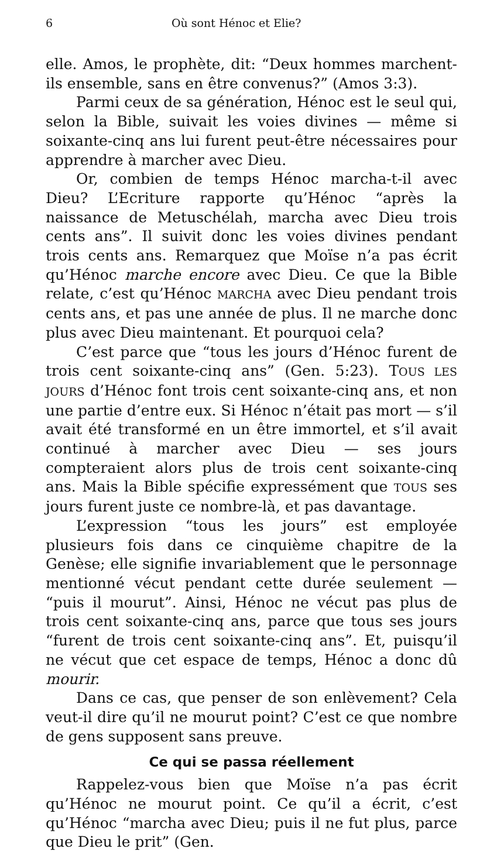6 Où sont Hénoc et Elie?
elle. Amos, le prophète, dit: “Deux hommes marchent-ils ensemble, sans en être convenus?” (Amos 3:3).
Parmi ceux de sa génération, Hénoc est le seul qui, selon la Bible, suivait les voies divines — même si soixante-cinq ans lui furent peut-être nécessaires pour apprendre à marcher avec Dieu.
Or, combien de temps Hénoc marcha-t-il avec Dieu? L’Ecriture rapporte qu’Hénoc “après la naissance de Metuschélah, marcha avec Dieu trois cents ans”. Il suivit donc les voies divines pendant trois cents ans. Remarquez que Moïse n’a pas écrit qu’Hénoc marche encore avec Dieu. Ce que la Bible relate, c’est qu’Hénoc MARCHA avec Dieu pendant trois cents ans, et pas une année de plus. Il ne marche donc plus avec Dieu maintenant. Et pourquoi cela?
C’est parce que “tous les jours d’Hénoc furent de trois cent soixante-cinq ans” (Gen. 5:23). TOUS LES JOURS d’Hénoc font trois cent soixante-cinq ans, et non une partie d’entre eux. Si Hénoc n’était pas mort — s’il avait été transformé en un être immortel, et s’il avait continué à marcher avec Dieu — ses jours compteraient alors plus de trois cent soixante-cinq ans. Mais la Bible spécifie expressément que TOUS ses jours furent juste ce nombre-là, et pas davantage.
L’expression “tous les jours” est employée plusieurs fois dans ce cinquième chapitre de la Genèse; elle signifie invariablement que le personnage mentionné vécut pendant cette durée seulement — “puis il mourut”. Ainsi, Hénoc ne vécut pas plus de trois cent soixante-cinq ans, parce que tous ses jours “furent de trois cent soixante-cinq ans”. Et, puisqu’il ne vécut que cet espace de temps, Hénoc a donc dû mourir.
Dans ce cas, que penser de son enlèvement? Cela veut-il dire qu’il ne mourut point? C’est ce que nombre de gens supposent sans preuve.
Ce qui se passa réellement
Rappelez-vous bien que Moïse n’a pas écrit qu’Hénoc ne mourut point. Ce qu’il a écrit, c’est qu’Hénoc “marcha avec Dieu; puis il ne fut plus, parce que Dieu le prit” (Gen.